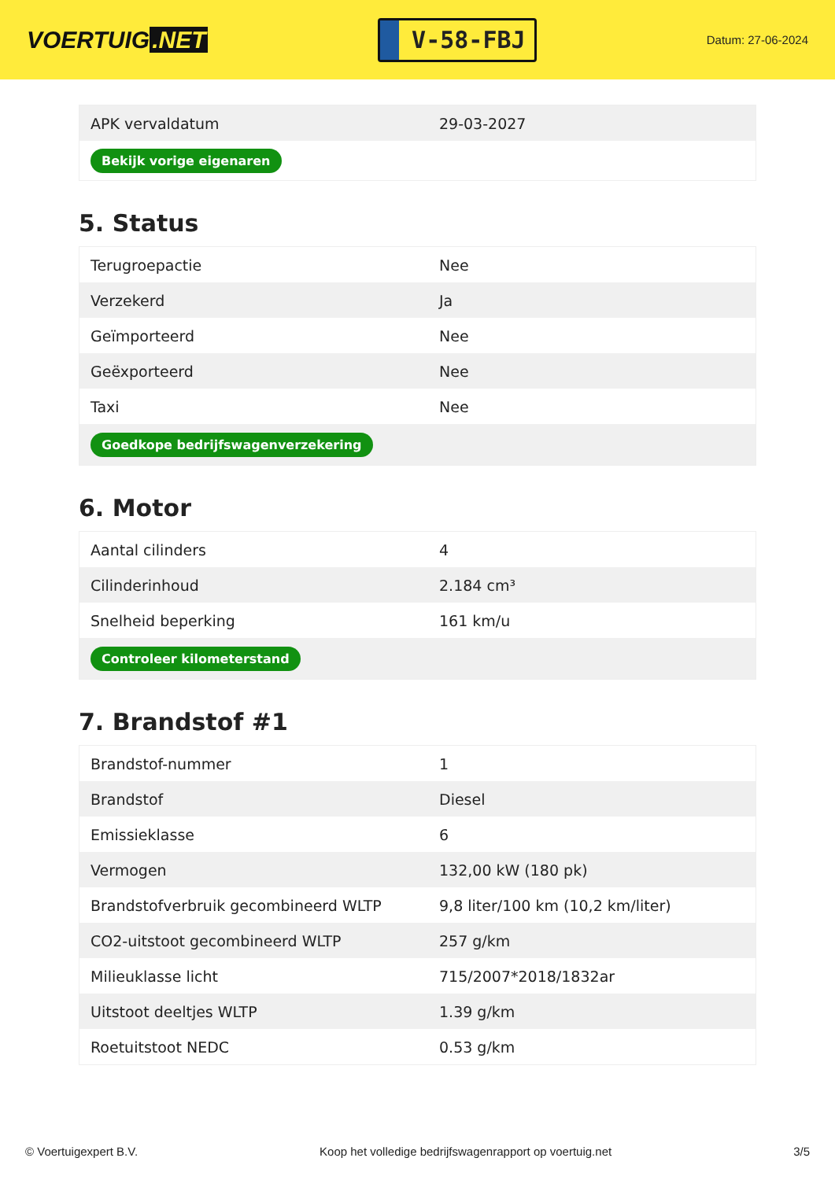VOERTUIG.NET
V-58-FBJ
Datum: 27-06-2024
| APK vervaldatum | 29-03-2027 |
| Bekijk vorige eigenaren | |
5. Status
| Terugroepactie | Nee |
| Verzekerd | Ja |
| Geïmporteerd | Nee |
| Geëxporteerd | Nee |
| Taxi | Nee |
| Goedkope bedrijfswagenverzekering | |
6. Motor
| Aantal cilinders | 4 |
| Cilinderinhoud | 2.184 cm³ |
| Snelheid beperking | 161 km/u |
| Controleer kilometerstand | |
7. Brandstof #1
| Brandstof-nummer | 1 |
| Brandstof | Diesel |
| Emissieklasse | 6 |
| Vermogen | 132,00 kW (180 pk) |
| Brandstofverbruik gecombineerd WLTP | 9,8 liter/100 km (10,2 km/liter) |
| CO2-uitstoot gecombineerd WLTP | 257 g/km |
| Milieuklasse licht | 715/2007*2018/1832ar |
| Uitstoot deeltjes WLTP | 1.39 g/km |
| Roetuitstoot NEDC | 0.53 g/km |
© Voertuigexpert B.V. Koop het volledige bedrijfswagenrapport op voertuig.net 3/5